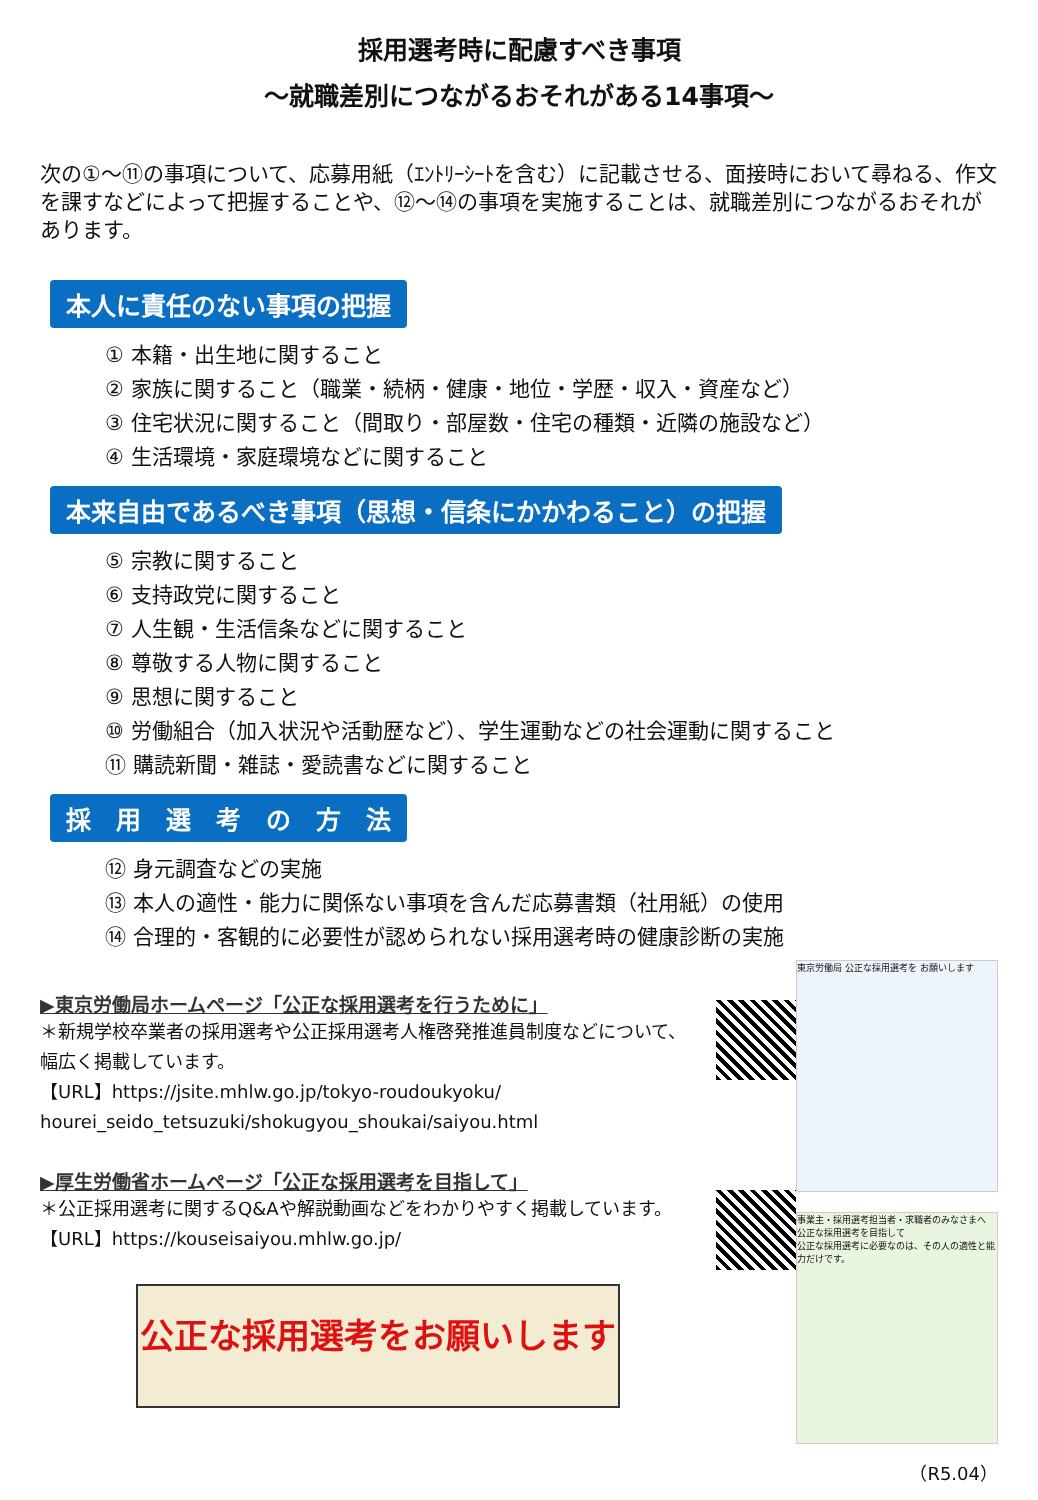採用選考時に配慮すべき事項
～就職差別につながるおそれがある14事項～
次の①～⑪の事項について、応募用紙（ｴﾝﾄﾘｰｼｰﾄを含む）に記載させる、面接時において尋ねる、作文を課すなどによって把握することや、⑫～⑭の事項を実施することは、就職差別につながるおそれがあります。
本人に責任のない事項の把握
① 本籍・出生地に関すること
② 家族に関すること（職業・続柄・健康・地位・学歴・収入・資産など）
③ 住宅状況に関すること（間取り・部屋数・住宅の種類・近隣の施設など）
④ 生活環境・家庭環境などに関すること
本来自由であるべき事項（思想・信条にかかわること）の把握
⑤ 宗教に関すること
⑥ 支持政党に関すること
⑦ 人生観・生活信条などに関すること
⑧ 尊敬する人物に関すること
⑨ 思想に関すること
⑩ 労働組合（加入状況や活動歴など）、学生運動などの社会運動に関すること
⑪ 購読新聞・雑誌・愛読書などに関すること
採　用　選　考　の　方　法
⑫ 身元調査などの実施
⑬ 本人の適性・能力に関係ない事項を含んだ応募書類（社用紙）の使用
⑭ 合理的・客観的に必要性が認められない採用選考時の健康診断の実施
▶東京労働局ホームページ「公正な採用選考を行うために」
＊新規学校卒業者の採用選考や公正採用選考人権啓発推進員制度などについて、
幅広く掲載しています。
【URL】https://jsite.mhlw.go.jp/tokyo-roudoukyoku/
hourei_seido_tetsuzuki/shokugyou_shoukai/saiyou.html
▶厚生労働省ホームページ「公正な採用選考を目指して」
＊公正採用選考に関するQ&Aや解説動画などをわかりやすく掲載しています。
【URL】https://kouseisaiyou.mhlw.go.jp/
公正な採用選考をお願いします
東京労働局 公正な採用選考を お願いします
事業主・採用選考担当者・求職者のみなさまへ
公正な採用選考を目指して
公正な採用選考に必要なのは、その人の適性と能力だけです。
（R5.04）